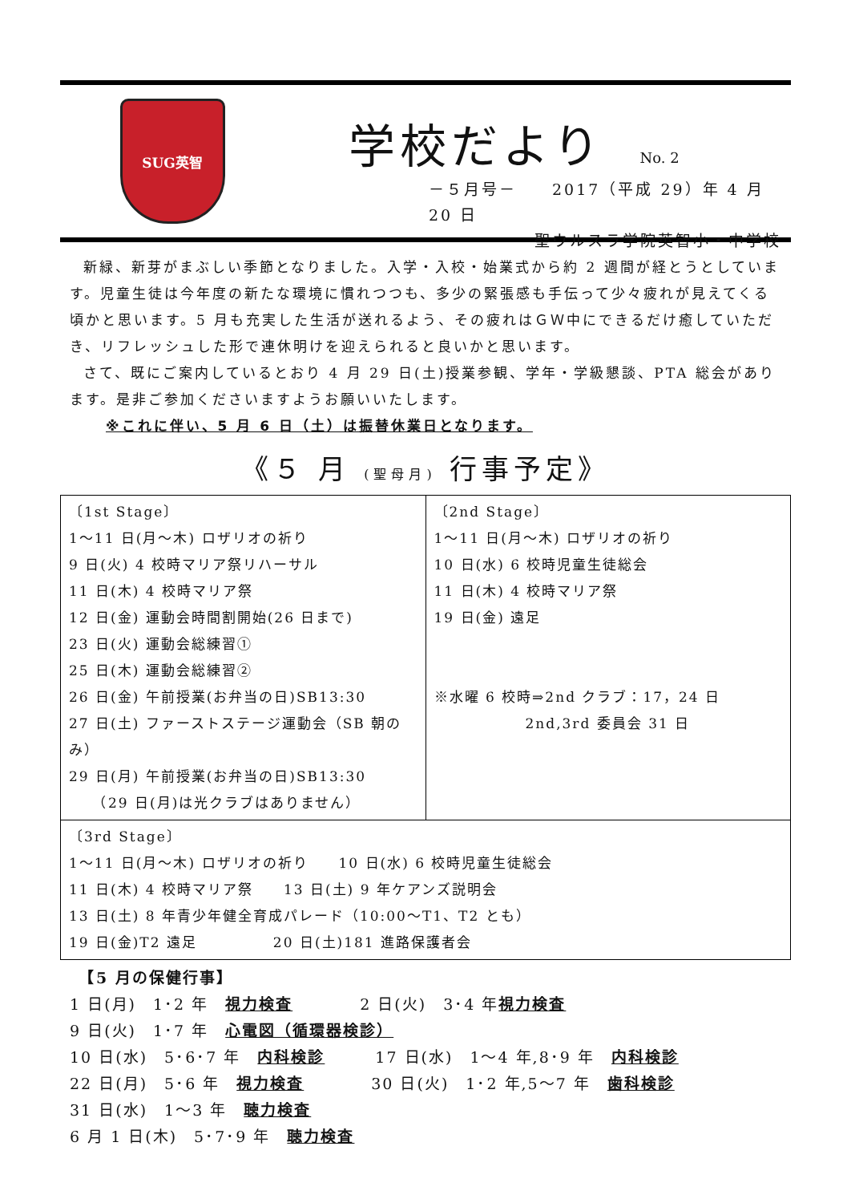SUG英智
学校だより No. 2
－５月号－　　2017（平成 29）年 4 月 20 日
　　　　　　聖ウルスラ学院英智小・中学校
新緑、新芽がまぶしい季節となりました。入学・入校・始業式から約 2 週間が経とうとしています。児童生徒は今年度の新たな環境に慣れつつも、多少の緊張感も手伝って少々疲れが見えてくる頃かと思います。5 月も充実した生活が送れるよう、その疲れはＧＷ中にできるだけ癒していただき、リフレッシュした形で連休明けを迎えられると良いかと思います。
さて、既にご案内しているとおり 4 月 29 日(土)授業参観、学年・学級懇談、PTA 総会があります。是非ご参加くださいますようお願いいたします。
※これに伴い、5 月 6 日（土）は振替休業日となります。
《５ 月 (聖母月) 行事予定》
| 〔1st Stage〕 1～11 日(月～木) ロザリオの祈り 9 日(火) 4 校時マリア祭リハーサル 11 日(木) 4 校時マリア祭 12 日(金) 運動会時間割開始(26 日まで) 23 日(火) 運動会総練習① 25 日(木) 運動会総練習② 26 日(金) 午前授業(お弁当の日)SB13:30 27 日(土) ファーストステージ運動会（SB 朝のみ） 29 日(月) 午前授業(お弁当の日)SB13:30 （29 日(月)は光クラブはありません） | 〔2nd Stage〕 1～11 日(月～木) ロザリオの祈り 10 日(水) 6 校時児童生徒総会 11 日(木) 4 校時マリア祭 19 日(金) 遠足 ※水曜 6 校時⇒2nd クラブ：17，24 日 2nd,3rd 委員会 31 日 |
| 〔3rd Stage〕 1～11 日(月～木) ロザリオの祈り 10 日(水) 6 校時児童生徒総会 11 日(木) 4 校時マリア祭 13 日(土) 9 年ケアンズ説明会 13 日(土) 8 年青少年健全育成パレード（10:00～T1、T2 とも） 19 日(金)T2 遠足 20 日(土)181 進路保護者会 | |
　【5 月の保健行事】
1 日(月)　1･2 年　視力検査　　　　2 日(火)　3･4 年視力検査
9 日(火)　1･7 年　心電図（循環器検診）
10 日(水)　5･6･7 年　内科検診　　　17 日(水)　1～4 年,8･9 年　内科検診
22 日(月)　5･6 年　視力検査　　　　30 日(火)　1･2 年,5～7 年　歯科検診
31 日(水)　1～3 年　聴力検査
6 月 1 日(木)　5･7･9 年　聴力検査